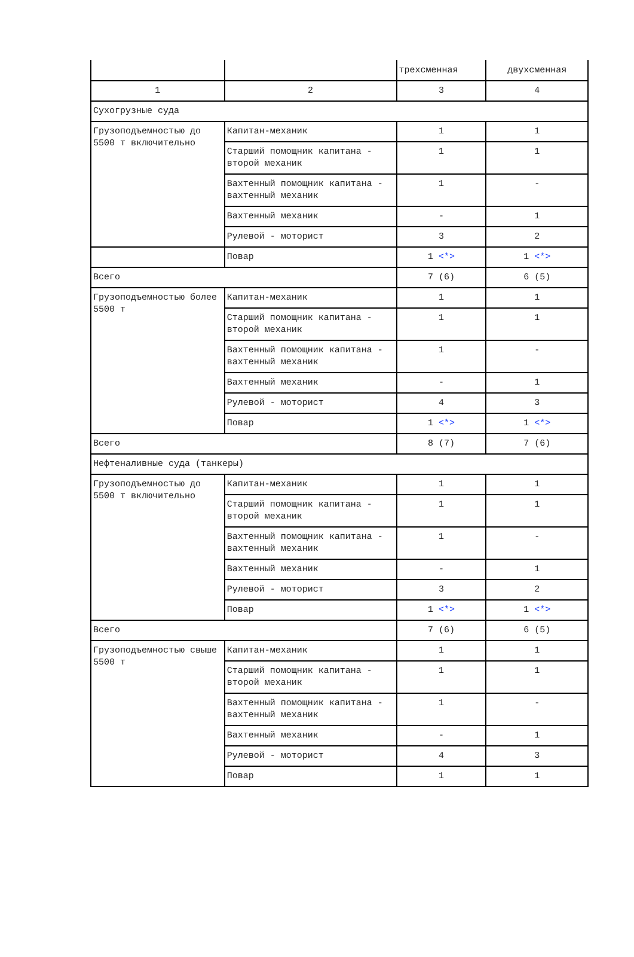| | | трехсменная | двухсменная |
| 1 | 2 | 3 | 4 |
| Сухогрузные суда | | | |
| Грузоподъемностью до 5500 т включительно | Капитан-механик | 1 | 1 |
| | Старший помощник капитана - второй механик | 1 | 1 |
| | Вахтенный помощник капитана - вахтенный механик | 1 | - |
| | Вахтенный механик | - | 1 |
| | Рулевой - моторист | 3 | 2 |
| | Повар | 1 <*> | 1 <*> |
| Всего | | 7 (6) | 6 (5) |
| Грузоподъемностью более 5500 т | Капитан-механик | 1 | 1 |
| | Старший помощник капитана - второй механик | 1 | 1 |
| | Вахтенный помощник капитана - вахтенный механик | 1 | - |
| | Вахтенный механик | - | 1 |
| | Рулевой - моторист | 4 | 3 |
| | Повар | 1 <*> | 1 <*> |
| Всего | | 8 (7) | 7 (6) |
| Нефтеналивные суда (танкеры) | | | |
| Грузоподъемностью до 5500 т включительно | Капитан-механик | 1 | 1 |
| | Старший помощник капитана - второй механик | 1 | 1 |
| | Вахтенный помощник капитана - вахтенный механик | 1 | - |
| | Вахтенный механик | - | 1 |
| | Рулевой - моторист | 3 | 2 |
| | Повар | 1 <*> | 1 <*> |
| Всего | | 7 (6) | 6 (5) |
| Грузоподъемностью свыше 5500 т | Капитан-механик | 1 | 1 |
| | Старший помощник капитана - второй механик | 1 | 1 |
| | Вахтенный помощник капитана - вахтенный механик | 1 | - |
| | Вахтенный механик | - | 1 |
| | Рулевой - моторист | 4 | 3 |
| | Повар | 1 | 1 |